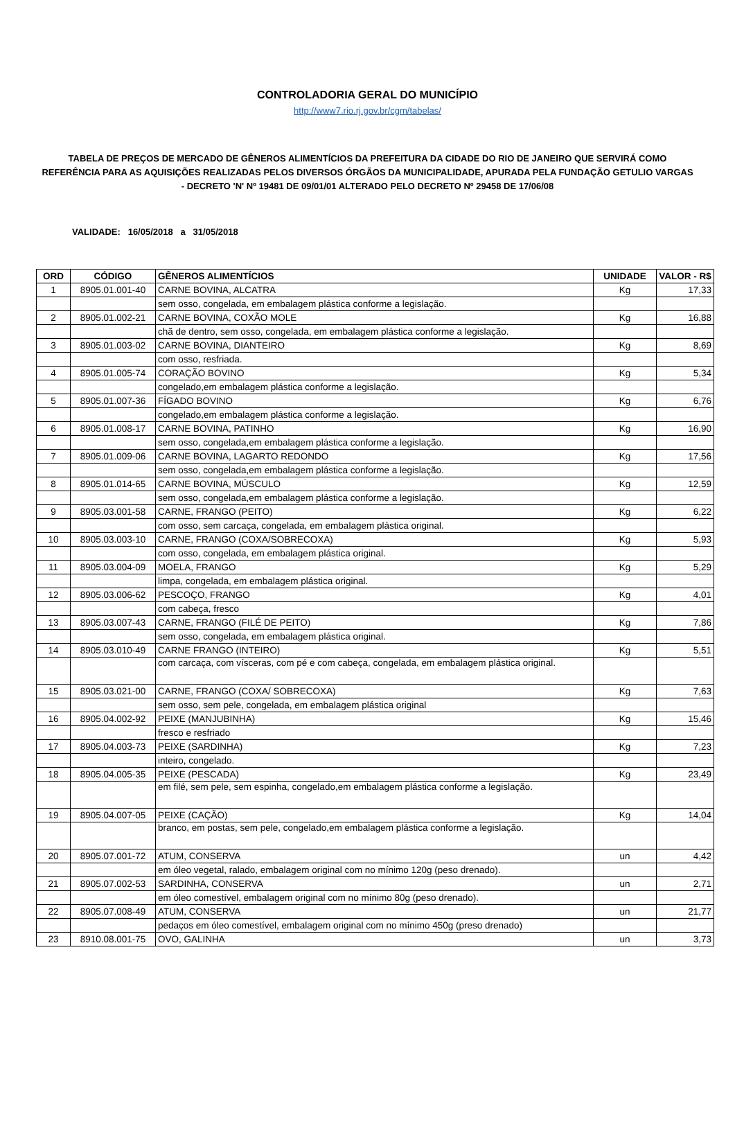CONTROLADORIA GERAL DO MUNICÍPIO
http://www7.rio.rj.gov.br/cgm/tabelas/
TABELA DE PREÇOS DE MERCADO DE GÊNEROS ALIMENTÍCIOS DA PREFEITURA DA CIDADE DO RIO DE JANEIRO QUE SERVIRÁ COMO REFERÊNCIA PARA AS AQUISIÇÕES REALIZADAS PELOS DIVERSOS ÓRGÃOS DA MUNICIPALIDADE, APURADA PELA FUNDAÇÃO GETULIO VARGAS - DECRETO 'N' Nº 19481 DE 09/01/01 ALTERADO PELO DECRETO Nº 29458 DE 17/06/08
VALIDADE: 16/05/2018 a 31/05/2018
| ORD | CÓDIGO | GÊNEROS ALIMENTÍCIOS | UNIDADE | VALOR - R$ |
| --- | --- | --- | --- | --- |
| 1 | 8905.01.001-40 | CARNE BOVINA, ALCATRA | Kg | 17,33 |
| | | sem osso, congelada, em embalagem plástica conforme a legislação. | | |
| 2 | 8905.01.002-21 | CARNE BOVINA, COXÃO MOLE | Kg | 16,88 |
| | | chã de dentro, sem osso, congelada, em embalagem plástica conforme a legislação. | | |
| 3 | 8905.01.003-02 | CARNE BOVINA, DIANTEIRO | Kg | 8,69 |
| | | com osso, resfriada. | | |
| 4 | 8905.01.005-74 | CORAÇÃO BOVINO | Kg | 5,34 |
| | | congelado,em embalagem plástica conforme a legislação. | | |
| 5 | 8905.01.007-36 | FÍGADO BOVINO | Kg | 6,76 |
| | | congelado,em embalagem plástica conforme a legislação. | | |
| 6 | 8905.01.008-17 | CARNE BOVINA, PATINHO | Kg | 16,90 |
| | | sem osso, congelada,em embalagem plástica conforme a legislação. | | |
| 7 | 8905.01.009-06 | CARNE BOVINA, LAGARTO REDONDO | Kg | 17,56 |
| | | sem osso, congelada,em embalagem plástica conforme a legislação. | | |
| 8 | 8905.01.014-65 | CARNE BOVINA, MÚSCULO | Kg | 12,59 |
| | | sem osso, congelada,em embalagem plástica conforme a legislação. | | |
| 9 | 8905.03.001-58 | CARNE, FRANGO (PEITO) | Kg | 6,22 |
| | | com osso, sem carcaça, congelada, em embalagem plástica original. | | |
| 10 | 8905.03.003-10 | CARNE, FRANGO (COXA/SOBRECOXA) | Kg | 5,93 |
| | | com osso, congelada, em embalagem plástica original. | | |
| 11 | 8905.03.004-09 | MOELA, FRANGO | Kg | 5,29 |
| | | limpa, congelada, em embalagem plástica original. | | |
| 12 | 8905.03.006-62 | PESCOÇO, FRANGO | Kg | 4,01 |
| | | com cabeça, fresco | | |
| 13 | 8905.03.007-43 | CARNE, FRANGO (FILÉ DE PEITO) | Kg | 7,86 |
| | | sem osso, congelada, em embalagem plástica original. | | |
| 14 | 8905.03.010-49 | CARNE FRANGO (INTEIRO) | Kg | 5,51 |
| | | com carcaça, com vísceras, com pé e com cabeça, congelada, em embalagem plástica original. | | |
| 15 | 8905.03.021-00 | CARNE, FRANGO (COXA/ SOBRECOXA) | Kg | 7,63 |
| | | sem osso, sem pele, congelada, em embalagem plástica original | | |
| 16 | 8905.04.002-92 | PEIXE (MANJUBINHA) | Kg | 15,46 |
| | | fresco e resfriado | | |
| 17 | 8905.04.003-73 | PEIXE (SARDINHA) | Kg | 7,23 |
| | | inteiro, congelado. | | |
| 18 | 8905.04.005-35 | PEIXE (PESCADA) | Kg | 23,49 |
| | | em filé, sem pele, sem espinha, congelado,em embalagem plástica conforme a legislação. | | |
| 19 | 8905.04.007-05 | PEIXE (CAÇÃO) | Kg | 14,04 |
| | | branco, em postas, sem pele, congelado,em embalagem plástica conforme a legislação. | | |
| 20 | 8905.07.001-72 | ATUM, CONSERVA | un | 4,42 |
| | | em óleo vegetal, ralado, embalagem original com no mínimo 120g (peso drenado). | | |
| 21 | 8905.07.002-53 | SARDINHA, CONSERVA | un | 2,71 |
| | | em óleo comestível, embalagem original com no mínimo 80g (peso drenado). | | |
| 22 | 8905.07.008-49 | ATUM, CONSERVA | un | 21,77 |
| | | pedaços em óleo comestível, embalagem original com no mínimo 450g (preso drenado) | | |
| 23 | 8910.08.001-75 | OVO, GALINHA | un | 3,73 |